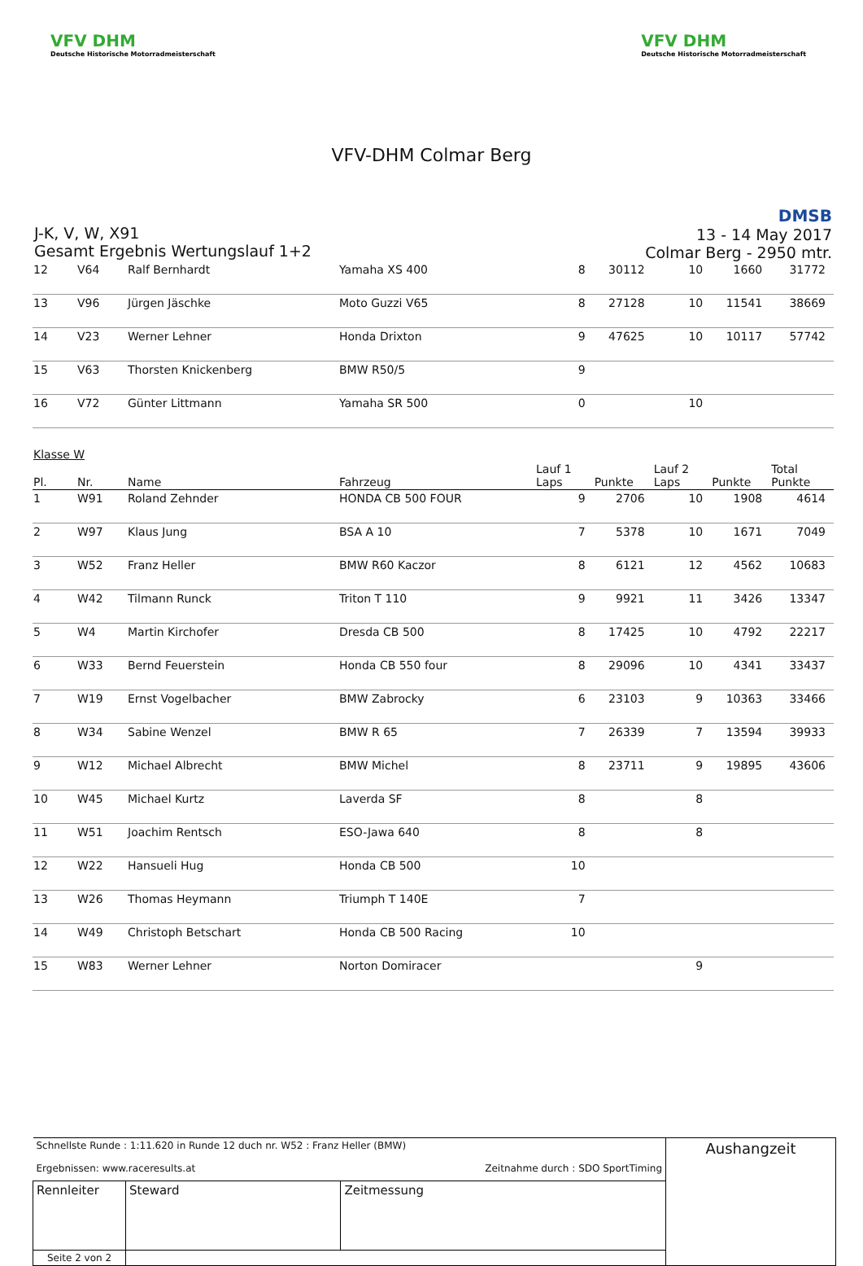VFV DHM
Deutsche Historische Motorradmeisterschaft
VFV DHM
Deutsche Historische Motorradmeisterschaft
VFV-DHM Colmar Berg
J-K, V, W, X91
Gesamt Ergebnis Wertungslauf 1+2
DMSB
13 - 14 May 2017
Colmar Berg - 2950 mtr.
| 12 | V64 | Ralf Bernhardt | Yamaha XS 400 | 8 | 30112 | 10 | 1660 | 31772 |
| 13 | V96 | Jürgen Jäschke | Moto Guzzi V65 | 8 | 27128 | 10 | 11541 | 38669 |
| 14 | V23 | Werner Lehner | Honda Drixton | 9 | 47625 | 10 | 10117 | 57742 |
| 15 | V63 | Thorsten Knickenberg | BMW R50/5 | 9 | | | | |
| 16 | V72 | Günter Littmann | Yamaha SR 500 | 0 | | 10 | | |
| Klasse W | | | | | | | | |
| Pl. | Nr. | Name | Fahrzeug | Lauf 1 Laps | Punkte | Lauf 2 Laps | Punkte | Total Punkte |
| 1 | W91 | Roland Zehnder | HONDA CB 500 FOUR | 9 | 2706 | 10 | 1908 | 4614 |
| 2 | W97 | Klaus Jung | BSA A 10 | 7 | 5378 | 10 | 1671 | 7049 |
| 3 | W52 | Franz Heller | BMW R60 Kaczor | 8 | 6121 | 12 | 4562 | 10683 |
| 4 | W42 | Tilmann Runck | Triton T 110 | 9 | 9921 | 11 | 3426 | 13347 |
| 5 | W4 | Martin Kirchofer | Dresda CB 500 | 8 | 17425 | 10 | 4792 | 22217 |
| 6 | W33 | Bernd Feuerstein | Honda CB 550 four | 8 | 29096 | 10 | 4341 | 33437 |
| 7 | W19 | Ernst Vogelbacher | BMW Zabrocky | 6 | 23103 | 9 | 10363 | 33466 |
| 8 | W34 | Sabine Wenzel | BMW R 65 | 7 | 26339 | 7 | 13594 | 39933 |
| 9 | W12 | Michael Albrecht | BMW Michel | 8 | 23711 | 9 | 19895 | 43606 |
| 10 | W45 | Michael Kurtz | Laverda SF | 8 | | 8 | | |
| 11 | W51 | Joachim Rentsch | ESO-Jawa 640 | 8 | | 8 | | |
| 12 | W22 | Hansueli Hug | Honda CB 500 | 10 | | | | |
| 13 | W26 | Thomas Heymann | Triumph T 140E | 7 | | | | |
| 14 | W49 | Christoph Betschart | Honda CB 500 Racing | 10 | | | | |
| 15 | W83 | Werner Lehner | Norton Domiracer | | | 9 | | |
| Schnellste Runde : 1:11.620 in Runde 12 duch nr. W52 : Franz Heller (BMW) Ergebnissen: www.raceresults.at Zeitnahme durch : SDO SportTiming | | | | Aushangzeit |
| Rennleiter | | Steward | Zeitmessung | |
| Seite 2 von 2 | | | | |